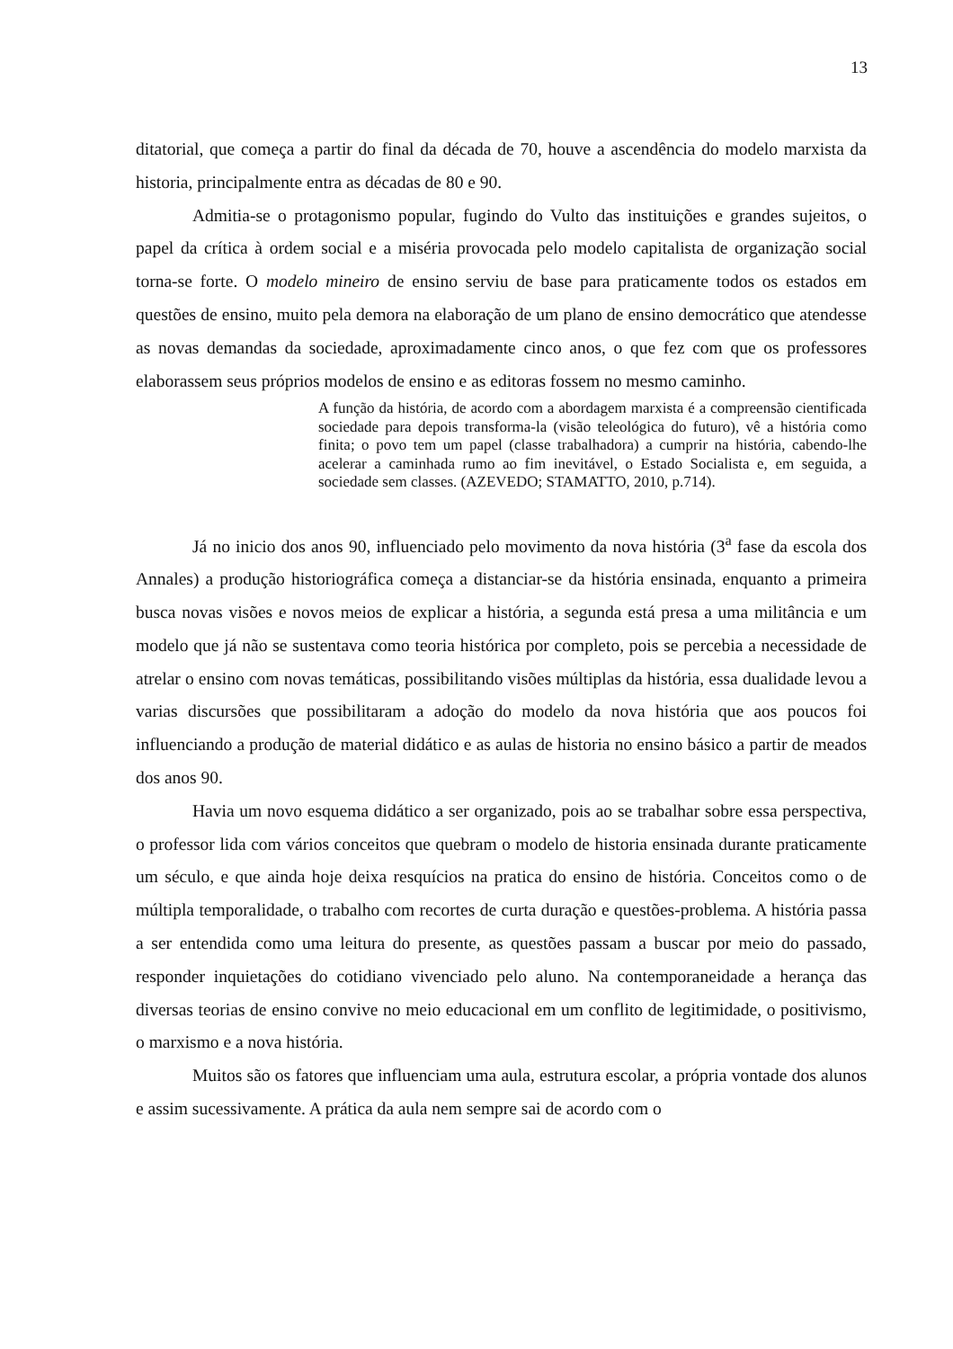13
ditatorial, que começa a partir do final da década de 70, houve a ascendência do modelo marxista da historia, principalmente entra as décadas de 80 e 90.
Admitia-se o protagonismo popular, fugindo do Vulto das instituições e grandes sujeitos, o papel da crítica à ordem social e a miséria provocada pelo modelo capitalista de organização social torna-se forte. O modelo mineiro de ensino serviu de base para praticamente todos os estados em questões de ensino, muito pela demora na elaboração de um plano de ensino democrático que atendesse as novas demandas da sociedade, aproximadamente cinco anos, o que fez com que os professores elaborassem seus próprios modelos de ensino e as editoras fossem no mesmo caminho.
A função da história, de acordo com a abordagem marxista é a compreensão cientificada sociedade para depois transforma-la (visão teleológica do futuro), vê a história como finita; o povo tem um papel (classe trabalhadora) a cumprir na história, cabendo-lhe acelerar a caminhada rumo ao fim inevitável, o Estado Socialista e, em seguida, a sociedade sem classes. (AZEVEDO; STAMATTO, 2010, p.714).
Já no inicio dos anos 90, influenciado pelo movimento da nova história (3<sup>a</sup> fase da escola dos Annales) a produção historiográfica começa a distanciar-se da história ensinada, enquanto a primeira busca novas visões e novos meios de explicar a história, a segunda está presa a uma militância e um modelo que já não se sustentava como teoria histórica por completo, pois se percebia a necessidade de atrelar o ensino com novas temáticas, possibilitando visões múltiplas da história, essa dualidade levou a varias discursões que possibilitaram a adoção do modelo da nova história que aos poucos foi influenciando a produção de material didático e as aulas de historia no ensino básico a partir de meados dos anos 90.
Havia um novo esquema didático a ser organizado, pois ao se trabalhar sobre essa perspectiva, o professor lida com vários conceitos que quebram o modelo de historia ensinada durante praticamente um século, e que ainda hoje deixa resquícios na pratica do ensino de história. Conceitos como o de múltipla temporalidade, o trabalho com recortes de curta duração e questões-problema. A história passa a ser entendida como uma leitura do presente, as questões passam a buscar por meio do passado, responder inquietações do cotidiano vivenciado pelo aluno. Na contemporaneidade a herança das diversas teorias de ensino convive no meio educacional em um conflito de legitimidade, o positivismo, o marxismo e a nova história.
Muitos são os fatores que influenciam uma aula, estrutura escolar, a própria vontade dos alunos e assim sucessivamente. A prática da aula nem sempre sai de acordo com o